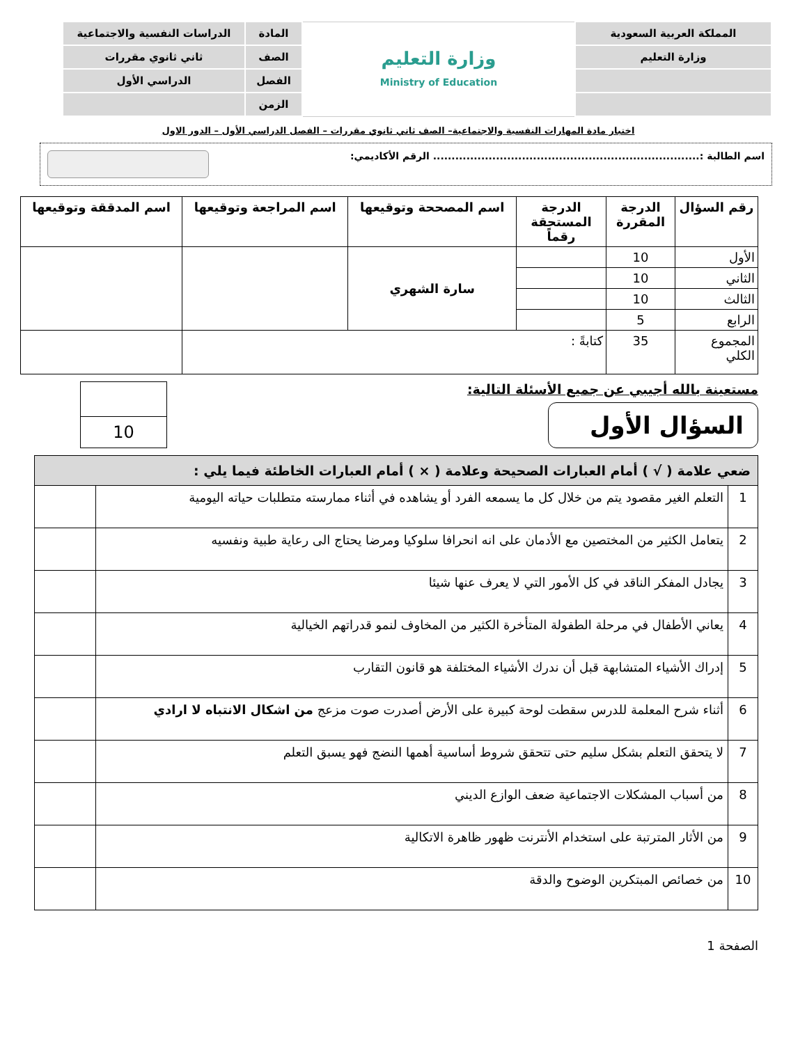| المملكة العربية السعودية | وزارة التعليم Ministry of Education | المادة | الدراسات النفسية والاجتماعية |
| وزارة التعليم | | الصف | ثاني ثانوي مقررات |
| | | الفصل | الدراسي الأول |
| | | الزمن | |
اختبار مادة المهارات النفسية والاجتماعية– الصف ثاني ثانوي مقررات – الفصل الدراسي الأول – الدور الاول
اسم الطالبة :........................................................................ الرقم الأكاديمي:
| رقم السؤال | الدرجة المقررة | الدرجة المستحقة رقماً | اسم المصححة وتوقيعها | اسم المراجعة وتوقيعها | اسم المدققة وتوقيعها |
| --- | --- | --- | --- | --- | --- |
| الأول | 10 | | سارة الشهري | | |
| الثاني | 10 | | | | |
| الثالث | 10 | | | | |
| الرابع | 5 | | | | |
| المجموع الكلي | 35 | كتابةً : | | | |
مستعينة بالله أجيبي عن جميع الأسئلة التالية:
السؤال الأول
| 10 |
| ضعي علامة ( √ ) أمام العبارات الصحيحة وعلامة ( × ) أمام العبارات الخاطئة فيما يلي : | | |
| --- | --- | --- |
| 1 | التعلم الغير مقصود يتم من خلال كل ما يسمعه الفرد أو يشاهده في أثناء ممارسته متطلبات حياته اليومية | |
| 2 | يتعامل الكثير من المختصين مع الأدمان على انه انحرافا سلوكيا ومرضا يحتاج الى رعاية طبية ونفسيه | |
| 3 | يجادل المفكر الناقد في كل الأمور التي لا يعرف عنها شيئا | |
| 4 | يعاني الأطفال في مرحلة الطفولة المتأخرة الكثير من المخاوف لنمو قدراتهم الخيالية | |
| 5 | إدراك الأشياء المتشابهة قبل أن ندرك الأشياء المختلفة هو قانون التقارب | |
| 6 | أثناء شرح المعلمة للدرس سقطت لوحة كبيرة على الأرض أصدرت صوت مزعج من اشكال الانتباه لا ارادي | |
| 7 | لا يتحقق التعلم بشكل سليم حتى تتحقق شروط أساسية أهمها النضج فهو يسبق التعلم | |
| 8 | من أسباب المشكلات الاجتماعية ضعف الوازع الديني | |
| 9 | من الأثار المترتبة على استخدام الأنترنت ظهور ظاهرة الاتكالية | |
| 10 | من خصائص المبتكرين الوضوح والدقة | |
الصفحة 1